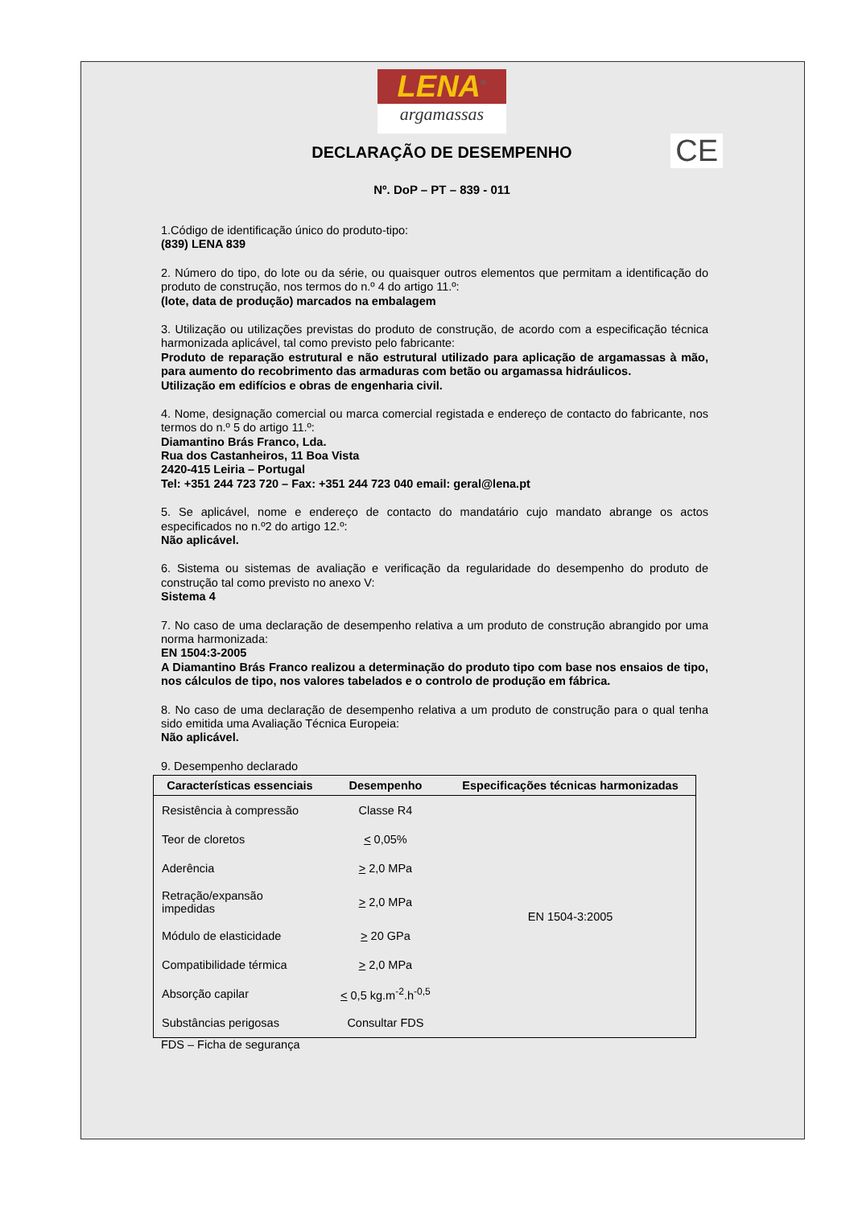LENA<sup>®</sup>
argamassas
CE
DECLARAÇÃO DE DESEMPENHO
Nº. DoP – PT – 839 - 011
1.Código de identificação único do produto-tipo:
(839) LENA 839
2. Número do tipo, do lote ou da série, ou quaisquer outros elementos que permitam a identificação do produto de construção, nos termos do n.º 4 do artigo 11.º:
(lote, data de produção) marcados na embalagem
3. Utilização ou utilizações previstas do produto de construção, de acordo com a especificação técnica harmonizada aplicável, tal como previsto pelo fabricante:
Produto de reparação estrutural e não estrutural utilizado para aplicação de argamassas à mão, para aumento do recobrimento das armaduras com betão ou argamassa hidráulicos.
Utilização em edifícios e obras de engenharia civil.
4. Nome, designação comercial ou marca comercial registada e endereço de contacto do fabricante, nos termos do n.º 5 do artigo 11.º:
Diamantino Brás Franco, Lda.
Rua dos Castanheiros, 11 Boa Vista
2420-415 Leiria – Portugal
Tel: +351 244 723 720 – Fax: +351 244 723 040 email: geral@lena.pt
5. Se aplicável, nome e endereço de contacto do mandatário cujo mandato abrange os actos especificados no n.º2 do artigo 12.º:
Não aplicável.
6. Sistema ou sistemas de avaliação e verificação da regularidade do desempenho do produto de construção tal como previsto no anexo V:
Sistema 4
7. No caso de uma declaração de desempenho relativa a um produto de construção abrangido por uma norma harmonizada:
EN 1504:3-2005
A Diamantino Brás Franco realizou a determinação do produto tipo com base nos ensaios de tipo, nos cálculos de tipo, nos valores tabelados e o controlo de produção em fábrica.
8. No caso de uma declaração de desempenho relativa a um produto de construção para o qual tenha sido emitida uma Avaliação Técnica Europeia:
Não aplicável.
9. Desempenho declarado
| Características essenciais | Desempenho | Especificações técnicas harmonizadas |
| --- | --- | --- |
| Resistência à compressão | Classe R4 | EN 1504-3:2005 |
| Teor de cloretos | < 0,05% | |
| Aderência | > 2,0 MPa | |
| Retração/expansão impedidas | > 2,0 MPa | |
| Módulo de elasticidade | > 20 GPa | |
| Compatibilidade térmica | > 2,0 MPa | |
| Absorção capilar | < 0,5 kg.m<sup>-2</sup>.h<sup>-0,5</sup> | |
| Substâncias perigosas | Consultar FDS | |
FDS – Ficha de segurança